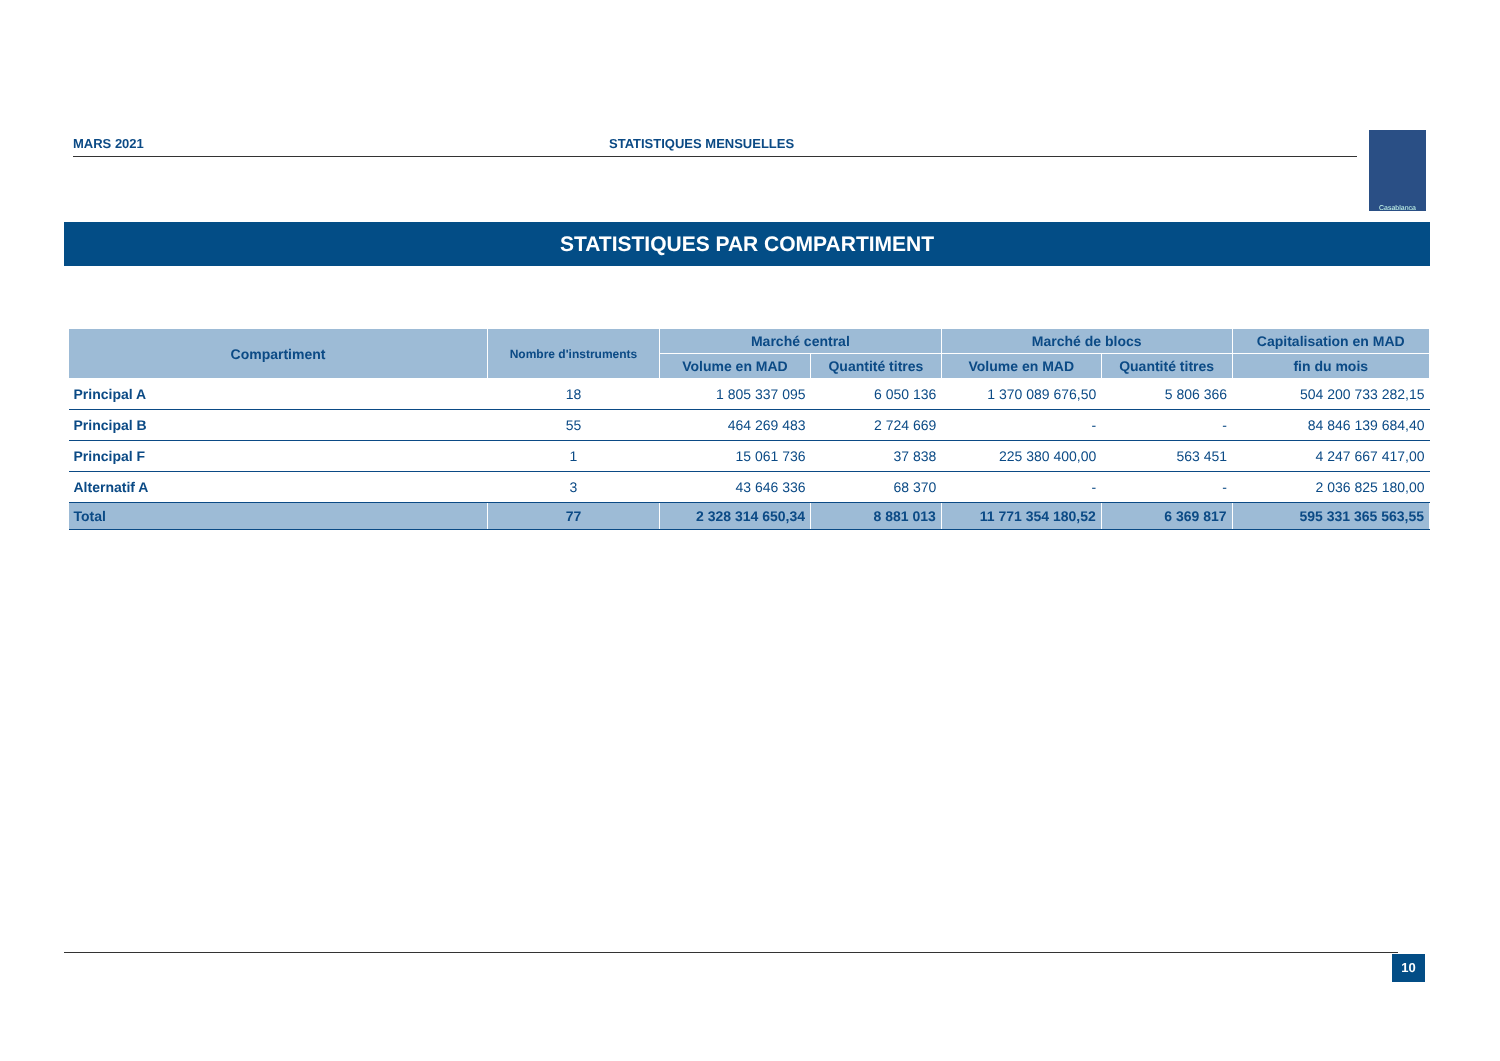MARS 2021 STATISTIQUES MENSUELLES
Casablanca
STATISTIQUES PAR COMPARTIMENT
| Compartiment | Nombre d'instruments | Marché central | | Marché de blocs | | Capitalisation en MAD |
| --- | --- | --- | --- | --- | --- | --- |
| | | Volume en MAD | Quantité titres | Volume en MAD | Quantité titres | fin du mois |
| Principal A | 18 | 1 805 337 095 | 6 050 136 | 1 370 089 676,50 | 5 806 366 | 504 200 733 282,15 |
| Principal B | 55 | 464 269 483 | 2 724 669 | - | - | 84 846 139 684,40 |
| Principal F | 1 | 15 061 736 | 37 838 | 225 380 400,00 | 563 451 | 4 247 667 417,00 |
| Alternatif A | 3 | 43 646 336 | 68 370 | - | - | 2 036 825 180,00 |
| Total | 77 | 2 328 314 650,34 | 8 881 013 | 11 771 354 180,52 | 6 369 817 | 595 331 365 563,55 |
10